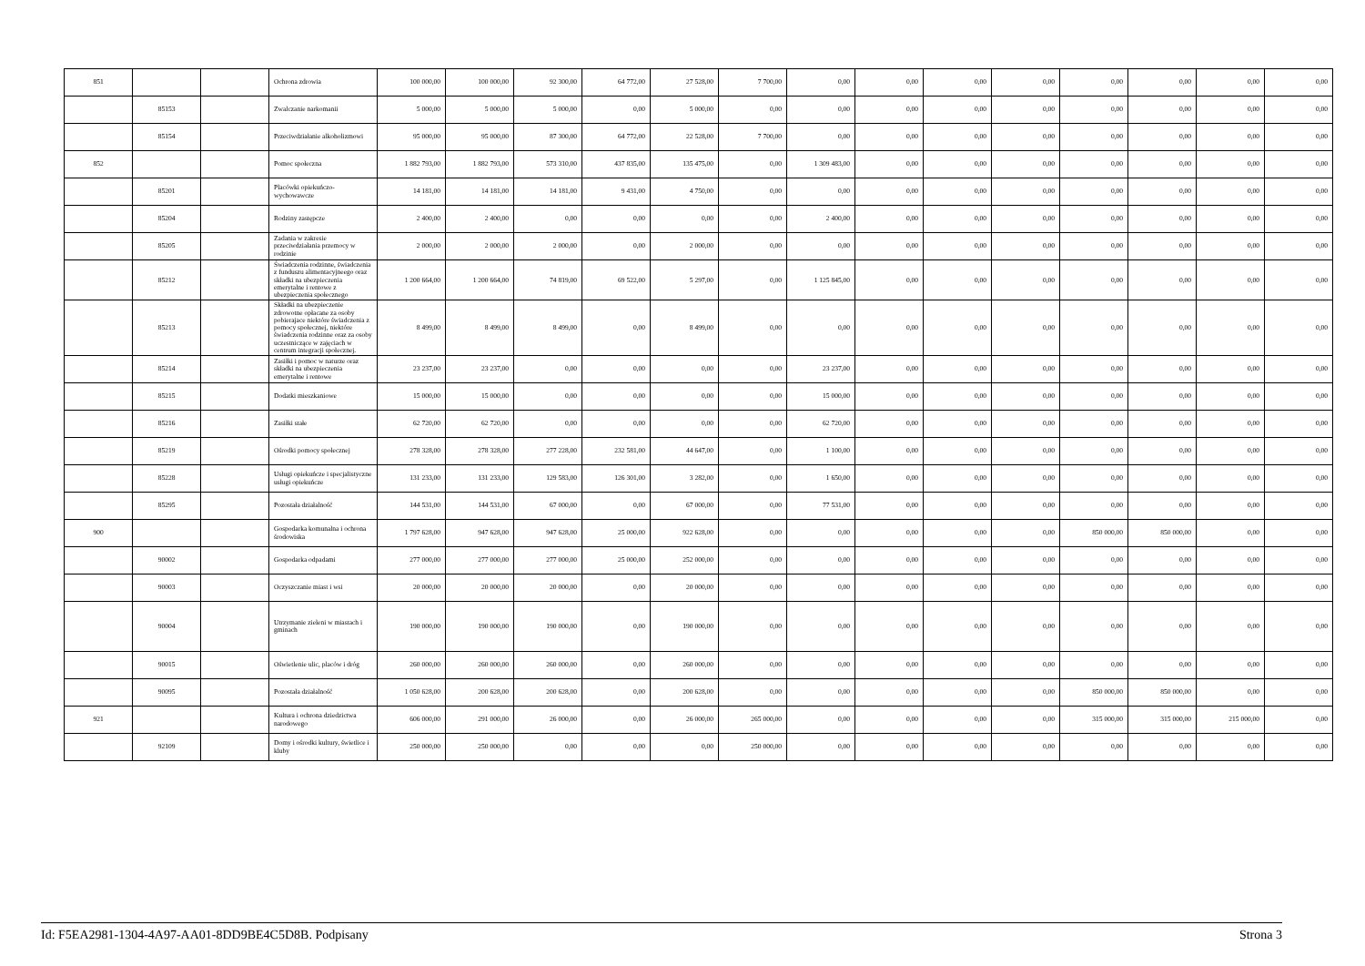| 851 | | | Ochrona zdrowia | 100 000,00 | 100 000,00 | 92 300,00 | 64 772,00 | 27 528,00 | 7 700,00 | 0,00 | 0,00 | 0,00 | 0,00 | 0,00 | 0,00 | 0,00 | 0,00 |
| | 85153 | | Zwalczanie narkomanii | 5 000,00 | 5 000,00 | 5 000,00 | 0,00 | 5 000,00 | 0,00 | 0,00 | 0,00 | 0,00 | 0,00 | 0,00 | 0,00 | 0,00 | 0,00 |
| | 85154 | | Przeciwdziałanie alkoholizmowi | 95 000,00 | 95 000,00 | 87 300,00 | 64 772,00 | 22 528,00 | 7 700,00 | 0,00 | 0,00 | 0,00 | 0,00 | 0,00 | 0,00 | 0,00 | 0,00 |
| 852 | | | Pomoc społeczna | 1 882 793,00 | 1 882 793,00 | 573 310,00 | 437 835,00 | 135 475,00 | 0,00 | 1 309 483,00 | 0,00 | 0,00 | 0,00 | 0,00 | 0,00 | 0,00 | 0,00 |
| | 85201 | | Placówki opiekuńczo-wychowawcze | 14 181,00 | 14 181,00 | 14 181,00 | 9 431,00 | 4 750,00 | 0,00 | 0,00 | 0,00 | 0,00 | 0,00 | 0,00 | 0,00 | 0,00 | 0,00 |
| | 85204 | | Rodziny zastępcze | 2 400,00 | 2 400,00 | 0,00 | 0,00 | 0,00 | 0,00 | 2 400,00 | 0,00 | 0,00 | 0,00 | 0,00 | 0,00 | 0,00 | 0,00 |
| | 85205 | | Zadania w zakresie przeciwdziałania przemocy w rodzinie | 2 000,00 | 2 000,00 | 2 000,00 | 0,00 | 2 000,00 | 0,00 | 0,00 | 0,00 | 0,00 | 0,00 | 0,00 | 0,00 | 0,00 | 0,00 |
| | 85212 | | Świadczenia rodzinne, świadczenia z funduszu alimentacyjneego oraz składki na ubezpieczenia emerytalne i rentowe z ubezpieczenia społecznego | 1 200 664,00 | 1 200 664,00 | 74 819,00 | 69 522,00 | 5 297,00 | 0,00 | 1 125 845,00 | 0,00 | 0,00 | 0,00 | 0,00 | 0,00 | 0,00 | 0,00 |
| | 85213 | | Składki na ubezpieczenie zdrowotne opłacane za osoby pobierajace niektóre świadczenia z pomocy społecznej, niektóre świadczenia rodzinne oraz za osoby uczestniczące w zajęciach w centrum integracji społecznej. | 8 499,00 | 8 499,00 | 8 499,00 | 0,00 | 8 499,00 | 0,00 | 0,00 | 0,00 | 0,00 | 0,00 | 0,00 | 0,00 | 0,00 | 0,00 |
| | 85214 | | Zasiłki i pomoc w naturze oraz składki na ubezpieczenia emerytalne i rentowe | 23 237,00 | 23 237,00 | 0,00 | 0,00 | 0,00 | 0,00 | 23 237,00 | 0,00 | 0,00 | 0,00 | 0,00 | 0,00 | 0,00 | 0,00 |
| | 85215 | | Dodatki mieszkaniowe | 15 000,00 | 15 000,00 | 0,00 | 0,00 | 0,00 | 0,00 | 15 000,00 | 0,00 | 0,00 | 0,00 | 0,00 | 0,00 | 0,00 | 0,00 |
| | 85216 | | Zasiłki stałe | 62 720,00 | 62 720,00 | 0,00 | 0,00 | 0,00 | 0,00 | 62 720,00 | 0,00 | 0,00 | 0,00 | 0,00 | 0,00 | 0,00 | 0,00 |
| | 85219 | | Ośrodki pomocy społecznej | 278 328,00 | 278 328,00 | 277 228,00 | 232 581,00 | 44 647,00 | 0,00 | 1 100,00 | 0,00 | 0,00 | 0,00 | 0,00 | 0,00 | 0,00 | 0,00 |
| | 85228 | | Usługi opiekuńcze i specjalistyczne usługi opiekuńcze | 131 233,00 | 131 233,00 | 129 583,00 | 126 301,00 | 3 282,00 | 0,00 | 1 650,00 | 0,00 | 0,00 | 0,00 | 0,00 | 0,00 | 0,00 | 0,00 |
| | 85295 | | Pozostała działalność | 144 531,00 | 144 531,00 | 67 000,00 | 0,00 | 67 000,00 | 0,00 | 77 531,00 | 0,00 | 0,00 | 0,00 | 0,00 | 0,00 | 0,00 | 0,00 |
| 900 | | | Gospodarka komunalna i ochrona środowiska | 1 797 628,00 | 947 628,00 | 947 628,00 | 25 000,00 | 922 628,00 | 0,00 | 0,00 | 0,00 | 0,00 | 0,00 | 850 000,00 | 850 000,00 | 0,00 | 0,00 |
| | 90002 | | Gospodarka odpadami | 277 000,00 | 277 000,00 | 277 000,00 | 25 000,00 | 252 000,00 | 0,00 | 0,00 | 0,00 | 0,00 | 0,00 | 0,00 | 0,00 | 0,00 | 0,00 |
| | 90003 | | Oczyszczanie miast i wsi | 20 000,00 | 20 000,00 | 20 000,00 | 0,00 | 20 000,00 | 0,00 | 0,00 | 0,00 | 0,00 | 0,00 | 0,00 | 0,00 | 0,00 | 0,00 |
| | 90004 | | Utrzymanie zieleni w miastach i gminach | 190 000,00 | 190 000,00 | 190 000,00 | 0,00 | 190 000,00 | 0,00 | 0,00 | 0,00 | 0,00 | 0,00 | 0,00 | 0,00 | 0,00 | 0,00 |
| | 90015 | | Oświetlenie ulic, placów i dróg | 260 000,00 | 260 000,00 | 260 000,00 | 0,00 | 260 000,00 | 0,00 | 0,00 | 0,00 | 0,00 | 0,00 | 0,00 | 0,00 | 0,00 | 0,00 |
| | 90095 | | Pozostała działalność | 1 050 628,00 | 200 628,00 | 200 628,00 | 0,00 | 200 628,00 | 0,00 | 0,00 | 0,00 | 0,00 | 0,00 | 850 000,00 | 850 000,00 | 0,00 | 0,00 |
| 921 | | | Kultura i ochrona dziedzictwa narodowego | 606 000,00 | 291 000,00 | 26 000,00 | 0,00 | 26 000,00 | 265 000,00 | 0,00 | 0,00 | 0,00 | 0,00 | 315 000,00 | 315 000,00 | 215 000,00 | 0,00 |
| | 92109 | | Domy i ośrodki kultury, świetlice i kluby | 250 000,00 | 250 000,00 | 0,00 | 0,00 | 0,00 | 250 000,00 | 0,00 | 0,00 | 0,00 | 0,00 | 0,00 | 0,00 | 0,00 | 0,00 |
Id: F5EA2981-1304-4A97-AA01-8DD9BE4C5D8B. Podpisany Strona 3